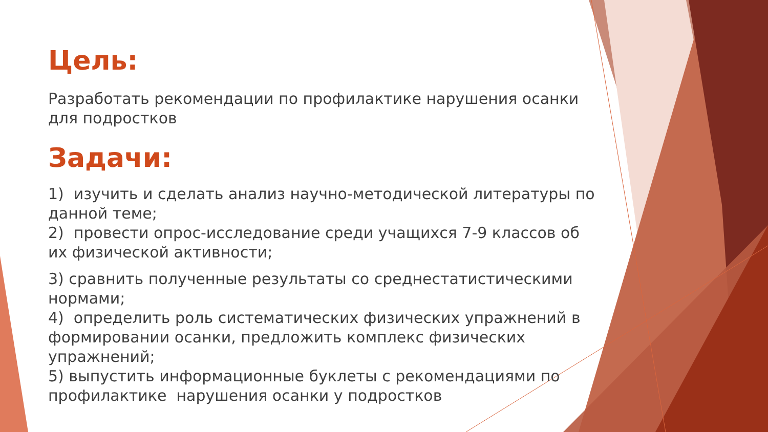Цель:
Разработать рекомендации по профилактике нарушения осанки для подростков
Задачи:
1) изучить и сделать анализ научно-методической литературы по данной теме;
2) провести опрос-исследование среди учащихся 7-9 классов об их физической активности;
3) сравнить полученные результаты со среднестатистическими нормами;
4) определить роль систематических физических упражнений в формировании осанки, предложить комплекс физических упражнений;
5) выпустить информационные буклеты с рекомендациями по профилактике нарушения осанки у подростков